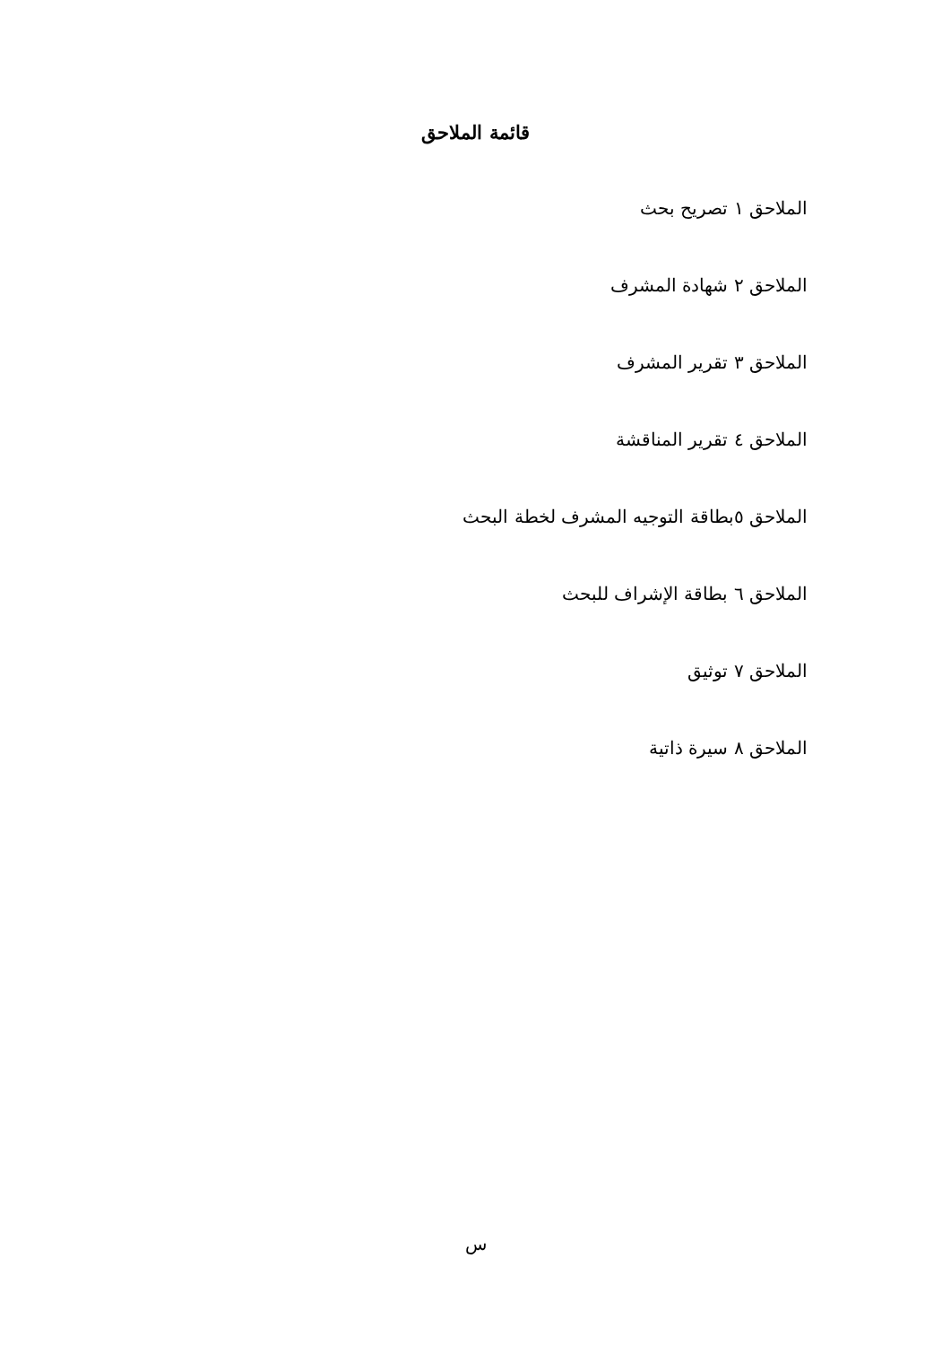قائمة الملاحق
الملاحق ١ تصريح بحث
الملاحق ٢ شهادة المشرف
الملاحق ٣ تقرير المشرف
الملاحق ٤ تقرير المناقشة
الملاحق ٥بطاقة التوجيه المشرف لخطة البحث
الملاحق ٦ بطاقة الإشراف للبحث
الملاحق ٧ توثيق
الملاحق ٨ سيرة ذاتية
س